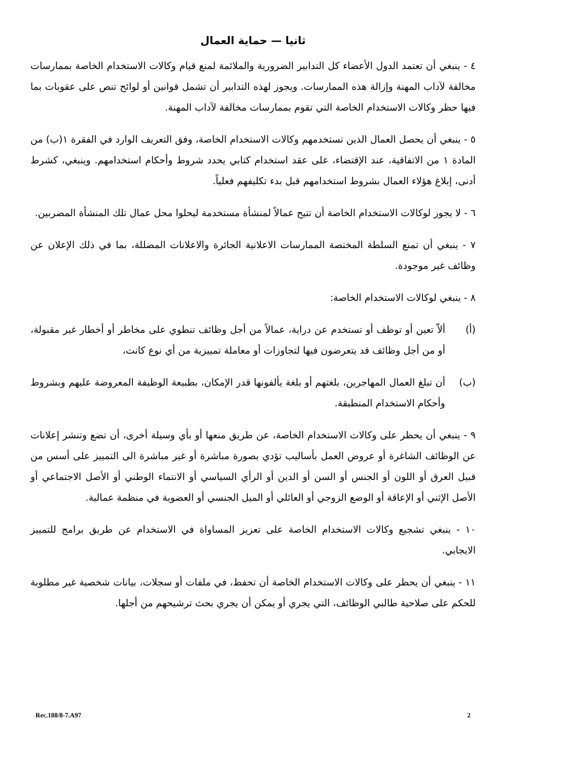ثانيا — حماية العمال
٤ - ينبغي أن تعتمد الدول الأعضاء كل التدابير الضرورية والملائمة لمنع قيام وكالات الاستخدام الخاصة بممارسات مخالفة لآداب المهنة وإزالة هذه الممارسات. ويجوز لهذه التدابير أن تشمل قوانين أو لوائح تنص على عقوبات بما فيها حظر وكالات الاستخدام الخاصة التي تقوم بممارسات مخالفة لآداب المهنة.
٥ - ينبغي أن يحصل العمال الذين تستخدمهم وكالات الاستخدام الخاصة، وفق التعريف الوارد في الفقرة ١(ب) من المادة ١ من الاتفاقية، عند الإقتضاء، على عقد استخدام كتابي يحدد شروط وأحكام استخدامهم. وينبغي، كشرط أدنى، إبلاغ هؤلاء العمال بشروط استخدامهم قبل بدء تكليفهم فعلياً.
٦ - لا يجوز لوكالات الاستخدام الخاصة أن تتيح عمالاً لمنشأة مستخدمة ليحلوا محل عمال تلك المنشأة المضربين.
٧ - ينبغي أن تمنع السلطة المختصة الممارسات الاعلانية الجائرة والاعلانات المضللة، بما في ذلك الإعلان عن وظائف غير موجودة.
٨ - ينبغي لوكالات الاستخدام الخاصة:
(أ) ألاّ تعين أو توظف أو تستخدم عن دراية، عمالاً من أجل وظائف تنطوي على مخاطر أو أخطار غير مقبولة، أو من أجل وظائف قد يتعرضون فيها لتجاوزات أو معاملة تمييزية من أي نوع كانت،
(ب) أن تبلغ العمال المهاجرين، بلغتهم أو بلغة يألفونها قدر الإمكان، بطبيعة الوظيفة المعروضة عليهم وبشروط وأحكام الاستخدام المنطبقة.
٩ - ينبغي أن يحظر على وكالات الاستخدام الخاصة، عن طريق منعها أو بأي وسيلة أخرى، أن تضع وتنشر إعلانات عن الوظائف الشاغرة أو عروض العمل بأساليب تؤدي بصورة مباشرة أو غير مباشرة الى التمييز على أسس من قبيل العرق أو اللون أو الجنس أو السن أو الدين أو الرأي السياسي أو الانتماء الوطني أو الأصل الاجتماعي أو الأصل الإثني أو الإعاقة أو الوضع الزوجي أو العائلي أو الميل الجنسي أو العضوية في منظمة عمالية.
١٠ - ينبغي تشجيع وكالات الاستخدام الخاصة على تعزيز المساواة في الاستخدام عن طريق برامج للتمييز الايجابي.
١١ - ينبغي أن يحظر على وكالات الاستخدام الخاصة أن تحفظ، في ملفات أو سجلات، بيانات شخصية غير مطلوبة للحكم على صلاحية طالبي الوظائف، التي يجري أو يمكن أن يجري بحث ترشيحهم من أجلها.
Rec.188/8-7.A97 2